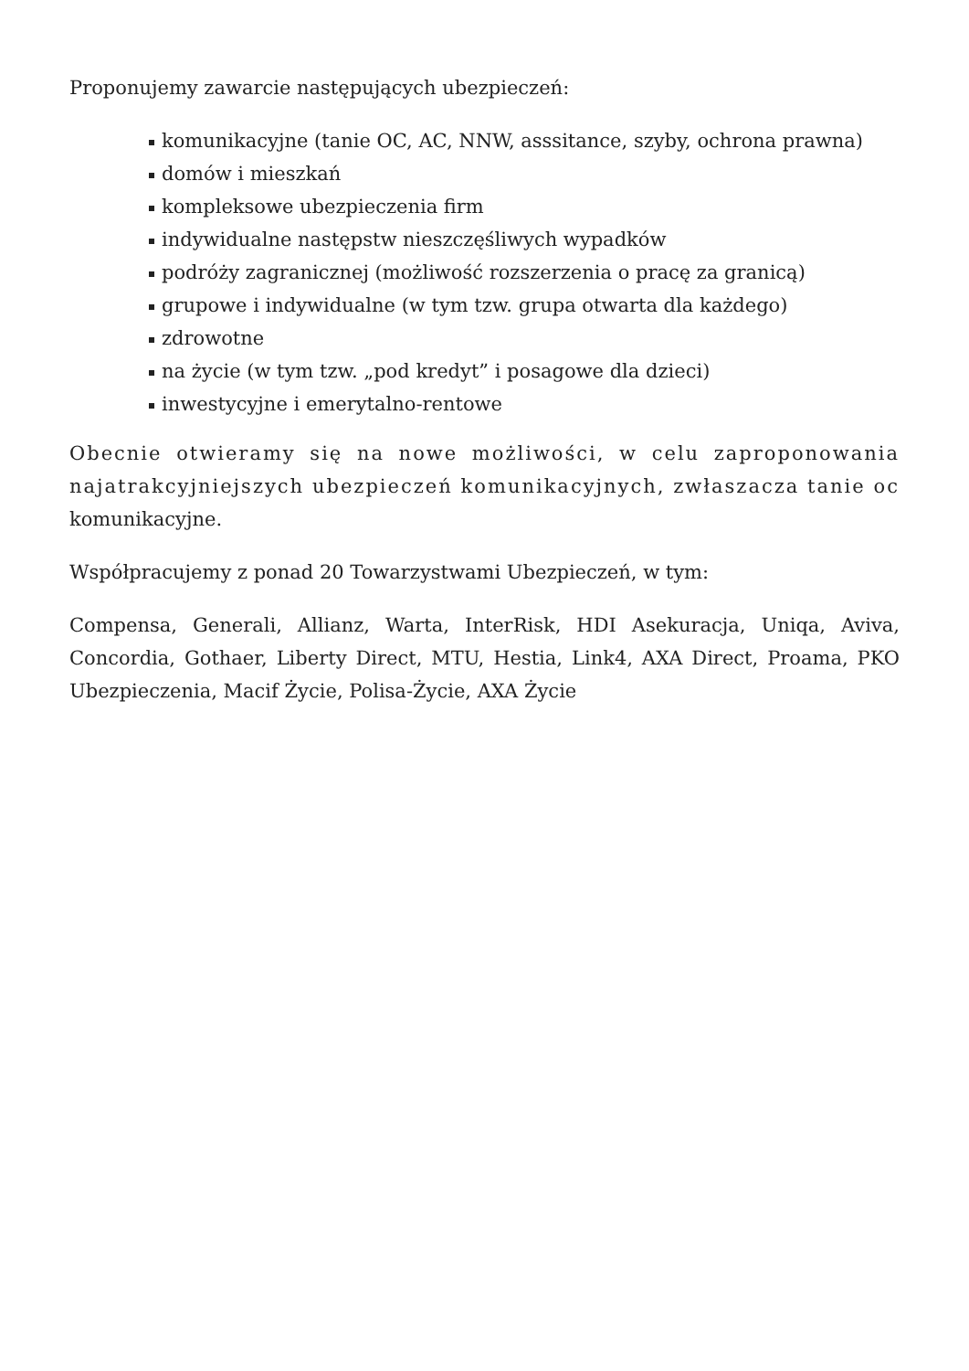Proponujemy zawarcie następujących ubezpieczeń:
komunikacyjne (tanie OC, AC, NNW, asssitance, szyby, ochrona prawna)
domów i mieszkań
kompleksowe ubezpieczenia firm
indywidualne następstw nieszczęśliwych wypadków
podróży zagranicznej (możliwość rozszerzenia o pracę za granicą)
grupowe i indywidualne (w tym tzw. grupa otwarta dla każdego)
zdrowotne
na życie (w tym tzw. „pod kredyt” i posagowe dla dzieci)
inwestycyjne i emerytalno-rentowe
Obecnie otwieramy się na nowe możliwości, w celu zaproponowania najatrakcyjniejszych ubezpieczeń komunikacyjnych, zwłaszacza tanie oc komunikacyjne.
Współpracujemy z ponad 20 Towarzystwami Ubezpieczeń, w tym:
Compensa, Generali, Allianz, Warta, InterRisk, HDI Asekuracja, Uniqa, Aviva, Concordia, Gothaer, Liberty Direct, MTU, Hestia, Link4, AXA Direct, Proama, PKO Ubezpieczenia, Macif Życie, Polisa-Życie, AXA Życie